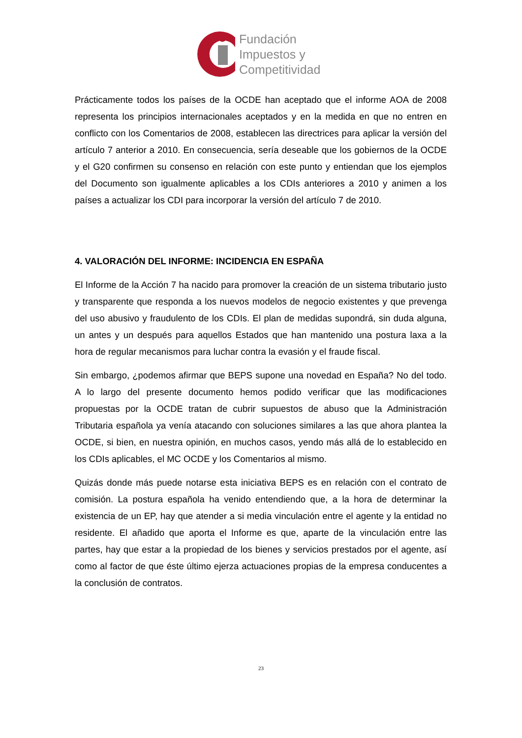Fundación
Impuestos y
Competitividad
Prácticamente todos los países de la OCDE han aceptado que el informe AOA de 2008 representa los principios internacionales aceptados y en la medida en que no entren en conflicto con los Comentarios de 2008, establecen las directrices para aplicar la versión del artículo 7 anterior a 2010. En consecuencia, sería deseable que los gobiernos de la OCDE y el G20 confirmen su consenso en relación con este punto y entiendan que los ejemplos del Documento son igualmente aplicables a los CDIs anteriores a 2010 y animen a los países a actualizar los CDI para incorporar la versión del artículo 7 de 2010.
4. VALORACIÓN DEL INFORME: INCIDENCIA EN ESPAÑA
El Informe de la Acción 7 ha nacido para promover la creación de un sistema tributario justo y transparente que responda a los nuevos modelos de negocio existentes y que prevenga del uso abusivo y fraudulento de los CDIs. El plan de medidas supondrá, sin duda alguna, un antes y un después para aquellos Estados que han mantenido una postura laxa a la hora de regular mecanismos para luchar contra la evasión y el fraude fiscal.
Sin embargo, ¿podemos afirmar que BEPS supone una novedad en España? No del todo. A lo largo del presente documento hemos podido verificar que las modificaciones propuestas por la OCDE tratan de cubrir supuestos de abuso que la Administración Tributaria española ya venía atacando con soluciones similares a las que ahora plantea la OCDE, si bien, en nuestra opinión, en muchos casos, yendo más allá de lo establecido en los CDIs aplicables, el MC OCDE y los Comentarios al mismo.
Quizás donde más puede notarse esta iniciativa BEPS es en relación con el contrato de comisión. La postura española ha venido entendiendo que, a la hora de determinar la existencia de un EP, hay que atender a si media vinculación entre el agente y la entidad no residente. El añadido que aporta el Informe es que, aparte de la vinculación entre las partes, hay que estar a la propiedad de los bienes y servicios prestados por el agente, así como al factor de que éste último ejerza actuaciones propias de la empresa conducentes a la conclusión de contratos.
23